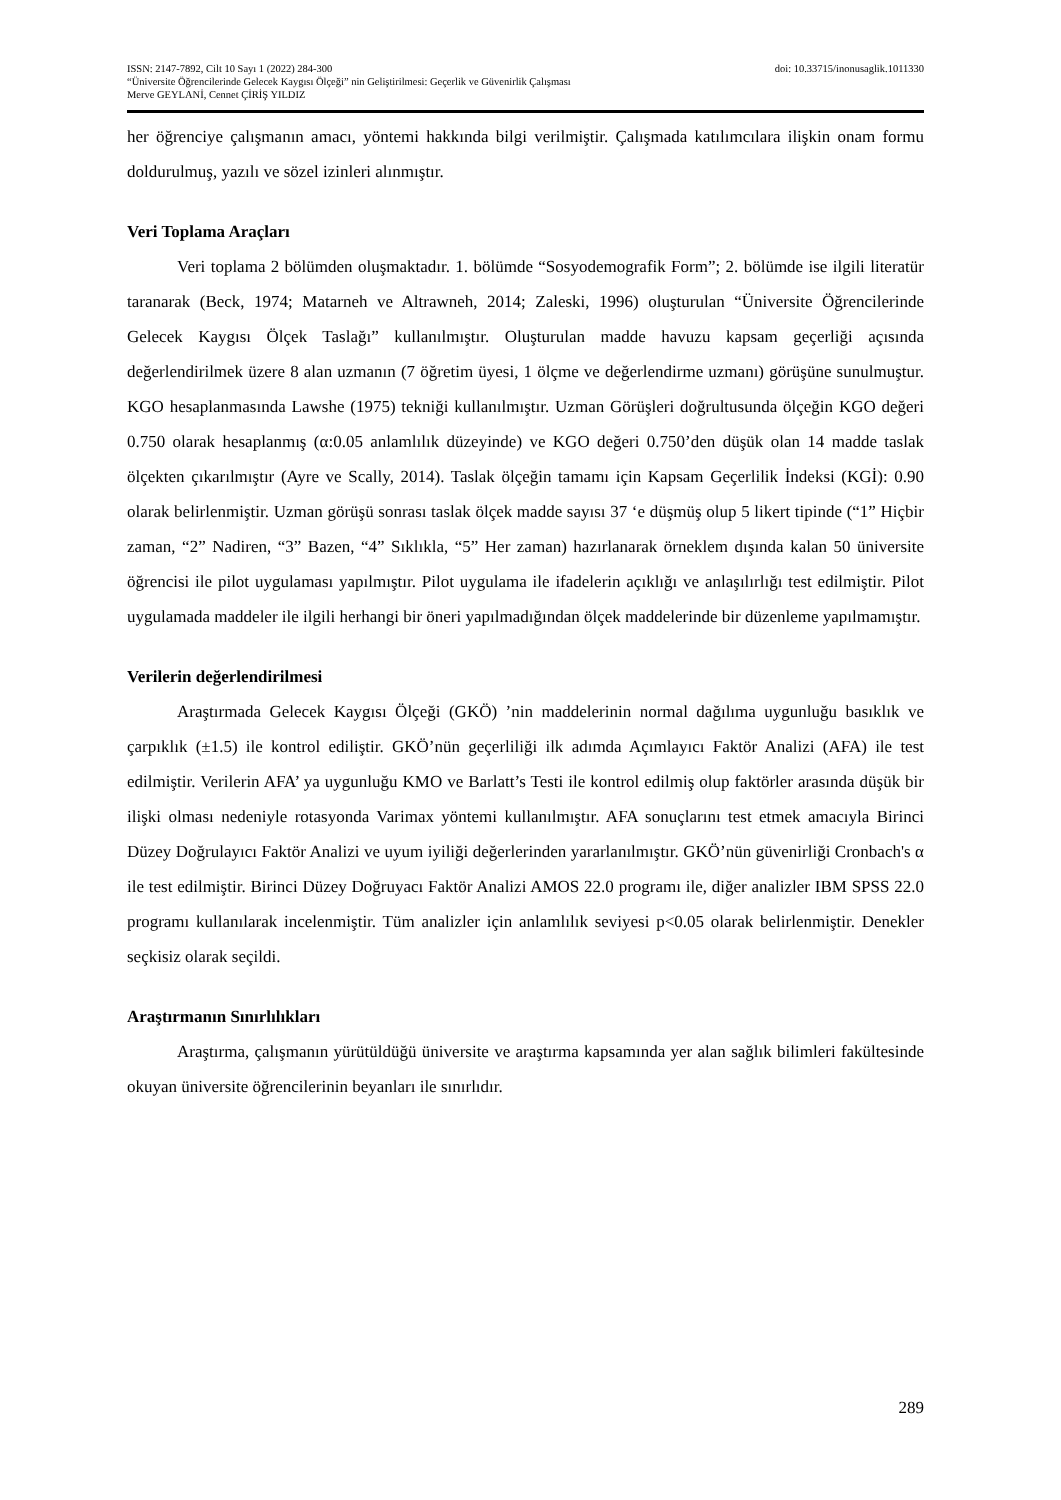ISSN: 2147-7892, Cilt 10 Sayı 1 (2022) 284-300 doi: 10.33715/inonusaglik.1011330
“Üniversite Öğrencilerinde Gelecek Kaygısı Ölçeği” nin Geliştirilmesi: Geçerlik ve Güvenirlik Çalışması
Merve GEYLANİ, Cennet ÇİRİŞ YILDIZ
her öğrenciye çalışmanın amacı, yöntemi hakkında bilgi verilmiştir. Çalışmada katılımcılara ilişkin onam formu doldurulmuş, yazılı ve sözel izinleri alınmıştır.
Veri Toplama Araçları
Veri toplama 2 bölümden oluşmaktadır. 1. bölümde “Sosyodemografik Form”; 2. bölümde ise ilgili literatür taranarak (Beck, 1974; Matarneh ve Altrawneh, 2014; Zaleski, 1996) oluşturulan “Üniversite Öğrencilerinde Gelecek Kaygısı Ölçek Taslağı” kullanılmıştır. Oluşturulan madde havuzu kapsam geçerliği açısında değerlendirilmek üzere 8 alan uzmanın (7 öğretim üyesi, 1 ölçme ve değerlendirme uzmanı) görüşüne sunulmuştur. KGO hesaplanmasında Lawshe (1975) tekniği kullanılmıştır. Uzman Görüşleri doğrultusunda ölçeğin KGO değeri 0.750 olarak hesaplanmış (α:0.05 anlamlılık düzeyinde) ve KGO değeri 0.750’den düşük olan 14 madde taslak ölçekten çıkarılmıştır (Ayre ve Scally, 2014). Taslak ölçeğin tamamı için Kapsam Geçerlilik İndeksi (KGİ): 0.90 olarak belirlenmiştir. Uzman görüşü sonrası taslak ölçek madde sayısı 37 ‘e düşmüş olup 5 likert tipinde (“1” Hiçbir zaman, “2” Nadiren, “3” Bazen, “4” Sıklıkla, “5” Her zaman) hazırlanarak örneklem dışında kalan 50 üniversite öğrencisi ile pilot uygulaması yapılmıştır. Pilot uygulama ile ifadelerin açıklığı ve anlaşılırlığı test edilmiştir. Pilot uygulamada maddeler ile ilgili herhangi bir öneri yapılmadığından ölçek maddelerinde bir düzenleme yapılmamıştır.
Verilerin değerlendirilmesi
Araştırmada Gelecek Kaygısı Ölçeği (GKÖ) ’nin maddelerinin normal dağılıma uygunluğu basıklık ve çarpıklık (±1.5) ile kontrol edilіştir. GKÖ’nün geçerliliği ilk adımda Açımlayıcı Faktör Analizi (AFA) ile test edilmiştir. Verilerin AFA’ ya uygunluğu KMO ve Barlatt’s Testi ile kontrol edilmiş olup faktörler arasında düşük bir ilişki olması nedeniyle rotasyonda Varimax yöntemi kullanılmıştır. AFA sonuçlarını test etmek amacıyla Birinci Düzey Doğrulayıcı Faktör Analizi ve uyum iyiliği değerlerinden yararlanılmıştır. GKÖ’nün güvenirliği Cronbach's α ile test edilmiştir. Birinci Düzey Doğruyacı Faktör Analizi AMOS 22.0 programı ile, diğer analizler IBM SPSS 22.0 programı kullanılarak incelenmiştir. Tüm analizler için anlamlılık seviyesi p<0.05 olarak belirlenmiştir. Denekler seçkisiz olarak seçildi.
Araştırmanın Sınırlılıkları
Araştırma, çalışmanın yürütüldüğü üniversite ve araştırma kapsamında yer alan sağlık bilimleri fakültesinde okuyan üniversite öğrencilerinin beyanları ile sınırlıdır.
289